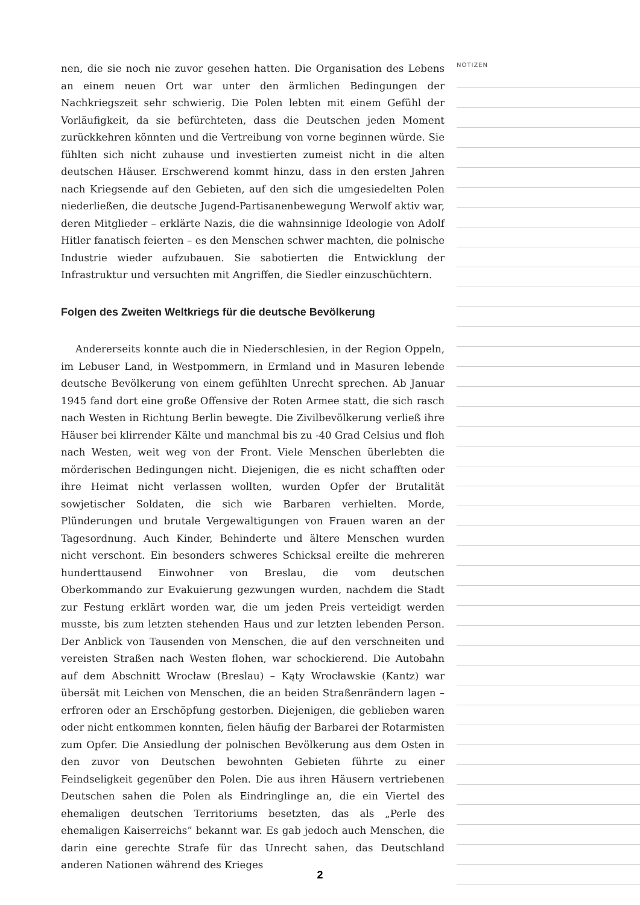nen, die sie noch nie zuvor gesehen hatten. Die Organisation des Lebens an einem neuen Ort war unter den ärmlichen Bedingungen der Nachkriegszeit sehr schwierig. Die Polen lebten mit einem Gefühl der Vorläufigkeit, da sie befürchteten, dass die Deutschen jeden Moment zurückkehren könnten und die Vertreibung von vorne beginnen würde. Sie fühlten sich nicht zuhause und investierten zumeist nicht in die alten deutschen Häuser. Erschwerend kommt hinzu, dass in den ersten Jahren nach Kriegsende auf den Gebieten, auf den sich die umgesiedelten Polen niederließen, die deutsche Jugend-Partisanenbewegung Werwolf aktiv war, deren Mitglieder – erklärte Nazis, die die wahnsinnige Ideologie von Adolf Hitler fanatisch feierten – es den Menschen schwer machten, die polnische Industrie wieder aufzubauen. Sie sabotierten die Entwicklung der Infrastruktur und versuchten mit Angriffen, die Siedler einzuschüchtern.
Folgen des Zweiten Weltkriegs für die deutsche Bevölkerung
Andererseits konnte auch die in Niederschlesien, in der Region Oppeln, im Lebuser Land, in Westpommern, in Ermland und in Masuren lebende deutsche Bevölkerung von einem gefühlten Unrecht sprechen. Ab Januar 1945 fand dort eine große Offensive der Roten Armee statt, die sich rasch nach Westen in Richtung Berlin bewegte. Die Zivilbevölkerung verließ ihre Häuser bei klirrender Kälte und manchmal bis zu -40 Grad Celsius und floh nach Westen, weit weg von der Front. Viele Menschen überlebten die mörderischen Bedingungen nicht. Diejenigen, die es nicht schafften oder ihre Heimat nicht verlassen wollten, wurden Opfer der Brutalität sowjetischer Soldaten, die sich wie Barbaren verhielten. Morde, Plünderungen und brutale Vergewaltigungen von Frauen waren an der Tagesordnung. Auch Kinder, Behinderte und ältere Menschen wurden nicht verschont. Ein besonders schweres Schicksal ereilte die mehreren hunderttausend Einwohner von Breslau, die vom deutschen Oberkommando zur Evakuierung gezwungen wurden, nachdem die Stadt zur Festung erklärt worden war, die um jeden Preis verteidigt werden musste, bis zum letzten stehenden Haus und zur letzten lebenden Person. Der Anblick von Tausenden von Menschen, die auf den verschneiten und vereisten Straßen nach Westen flohen, war schockierend. Die Autobahn auf dem Abschnitt Wrocław (Breslau) – Kąty Wrocławskie (Kantz) war übersät mit Leichen von Menschen, die an beiden Straßenrändern lagen – erfroren oder an Erschöpfung gestorben. Diejenigen, die geblieben waren oder nicht entkommen konnten, fielen häufig der Barbarei der Rotarmisten zum Opfer. Die Ansiedlung der polnischen Bevölkerung aus dem Osten in den zuvor von Deutschen bewohnten Gebieten führte zu einer Feindseligkeit gegenüber den Polen. Die aus ihren Häusern vertriebenen Deutschen sahen die Polen als Eindringlinge an, die ein Viertel des ehemaligen deutschen Territoriums besetzten, das als „Perle des ehemaligen Kaiserreichs” bekannt war. Es gab jedoch auch Menschen, die darin eine gerechte Strafe für das Unrecht sahen, das Deutschland anderen Nationen während des Krieges
NOTIZEN
2